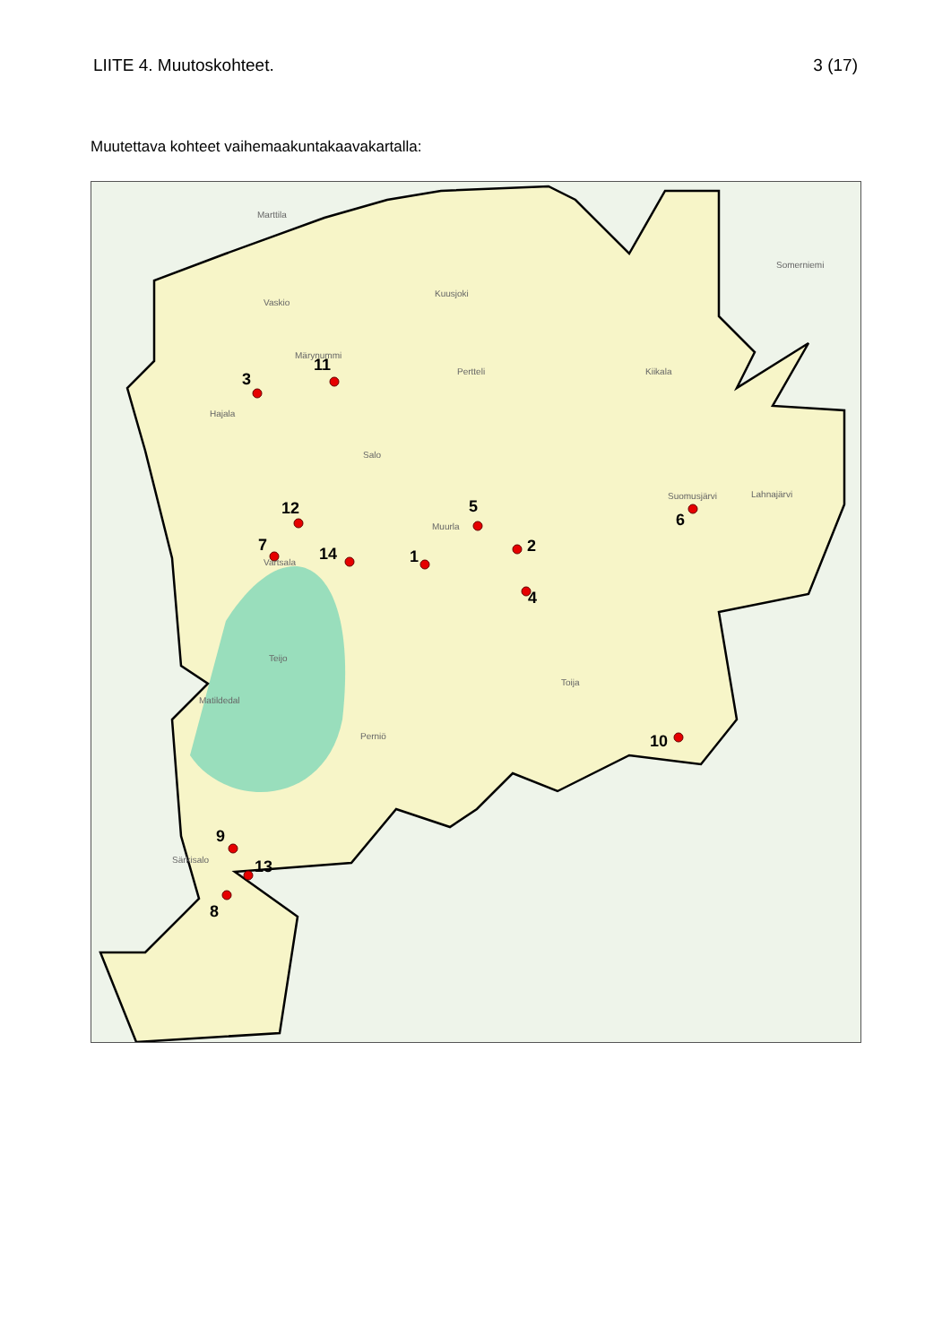LIITE 4. Muutoskohteet. 3 (17)
Muutettava kohteet vaihemaakuntakaavakartalla:
1
2
3
4
5
6
7
8
9
10
11
12
13
14
Marttila
Somerniemi
Vaskio
Kuusjoki
Märynummi
Pertteli
Kiikala
Hajala
Salo
Suomusjärvi
Lahnajärvi
Muurla
Vartsala
Teijo
Toija
Matildedal
Perniö
Särkisalo